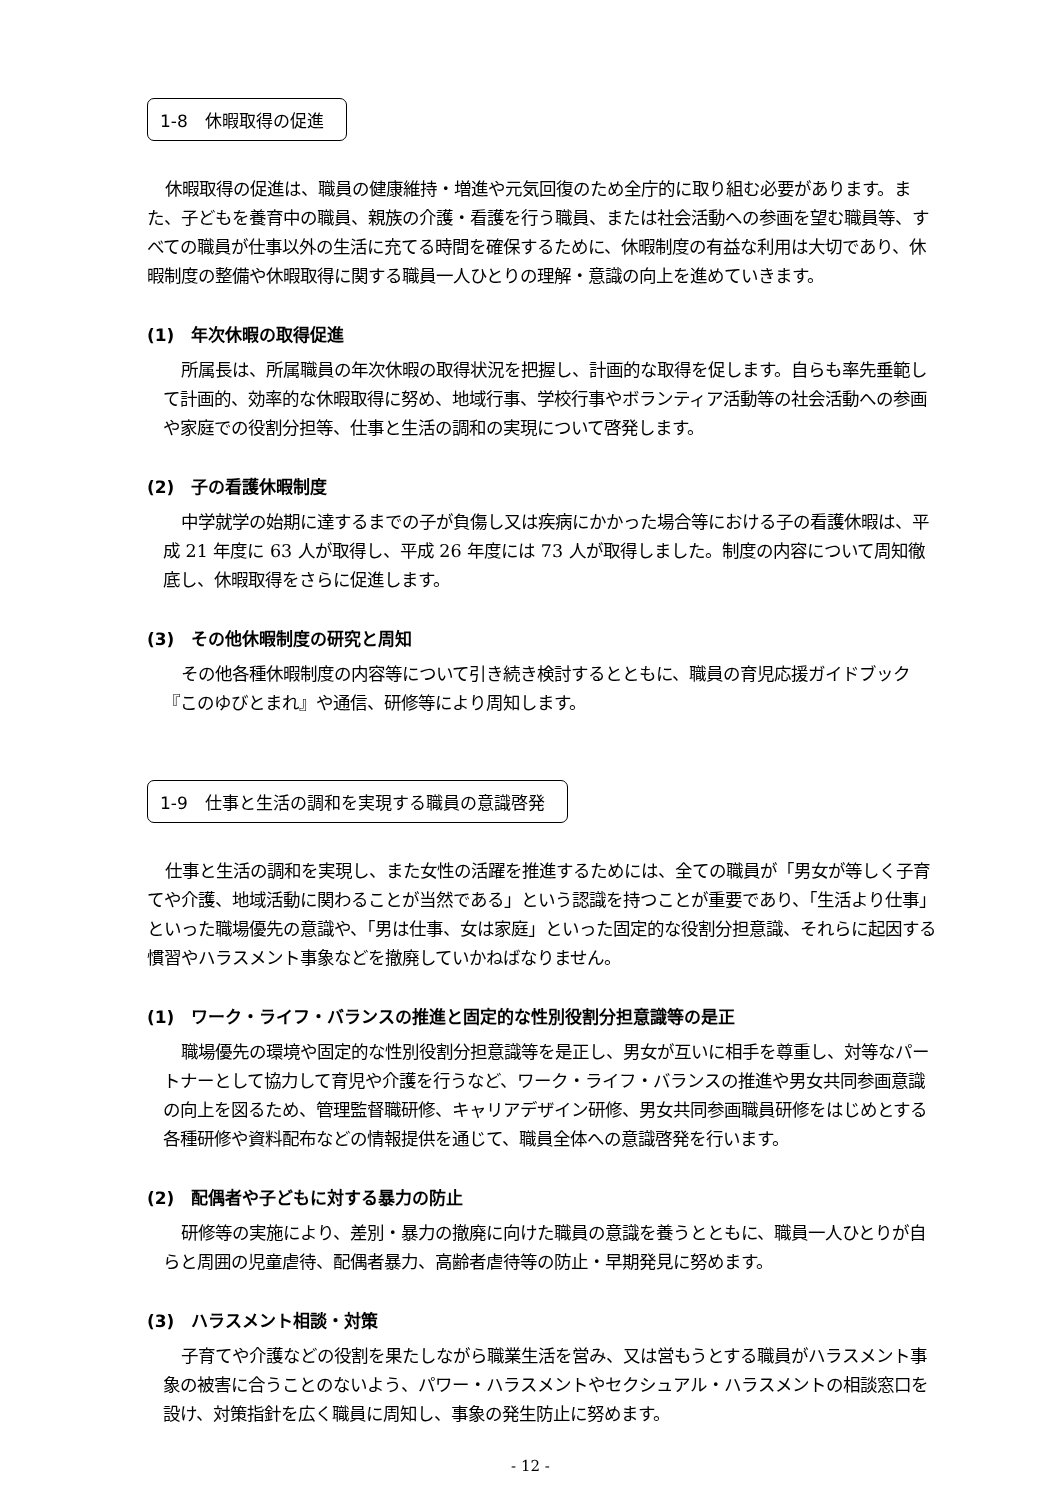1-8　休暇取得の促進
休暇取得の促進は、職員の健康維持・増進や元気回復のため全庁的に取り組む必要があります。また、子どもを養育中の職員、親族の介護・看護を行う職員、または社会活動への参画を望む職員等、すべての職員が仕事以外の生活に充てる時間を確保するために、休暇制度の有益な利用は大切であり、休暇制度の整備や休暇取得に関する職員一人ひとりの理解・意識の向上を進めていきます。
(1)　年次休暇の取得促進
所属長は、所属職員の年次休暇の取得状況を把握し、計画的な取得を促します。自らも率先垂範して計画的、効率的な休暇取得に努め、地域行事、学校行事やボランティア活動等の社会活動への参画や家庭での役割分担等、仕事と生活の調和の実現について啓発します。
(2)　子の看護休暇制度
中学就学の始期に達するまでの子が負傷し又は疾病にかかった場合等における子の看護休暇は、平成 21 年度に 63 人が取得し、平成 26 年度には 73 人が取得しました。制度の内容について周知徹底し、休暇取得をさらに促進します。
(3)　その他休暇制度の研究と周知
その他各種休暇制度の内容等について引き続き検討するとともに、職員の育児応援ガイドブック『このゆびとまれ』や通信、研修等により周知します。
1-9　仕事と生活の調和を実現する職員の意識啓発
仕事と生活の調和を実現し、また女性の活躍を推進するためには、全ての職員が「男女が等しく子育てや介護、地域活動に関わることが当然である」という認識を持つことが重要であり、「生活より仕事」といった職場優先の意識や、「男は仕事、女は家庭」といった固定的な役割分担意識、それらに起因する慣習やハラスメント事象などを撤廃していかねばなりません。
(1)　ワーク・ライフ・バランスの推進と固定的な性別役割分担意識等の是正
職場優先の環境や固定的な性別役割分担意識等を是正し、男女が互いに相手を尊重し、対等なパートナーとして協力して育児や介護を行うなど、ワーク・ライフ・バランスの推進や男女共同参画意識の向上を図るため、管理監督職研修、キャリアデザイン研修、男女共同参画職員研修をはじめとする各種研修や資料配布などの情報提供を通じて、職員全体への意識啓発を行います。
(2)　配偶者や子どもに対する暴力の防止
研修等の実施により、差別・暴力の撤廃に向けた職員の意識を養うとともに、職員一人ひとりが自らと周囲の児童虐待、配偶者暴力、高齢者虐待等の防止・早期発見に努めます。
(3)　ハラスメント相談・対策
子育てや介護などの役割を果たしながら職業生活を営み、又は営もうとする職員がハラスメント事象の被害に合うことのないよう、パワー・ハラスメントやセクシュアル・ハラスメントの相談窓口を設け、対策指針を広く職員に周知し、事象の発生防止に努めます。
- 12 -